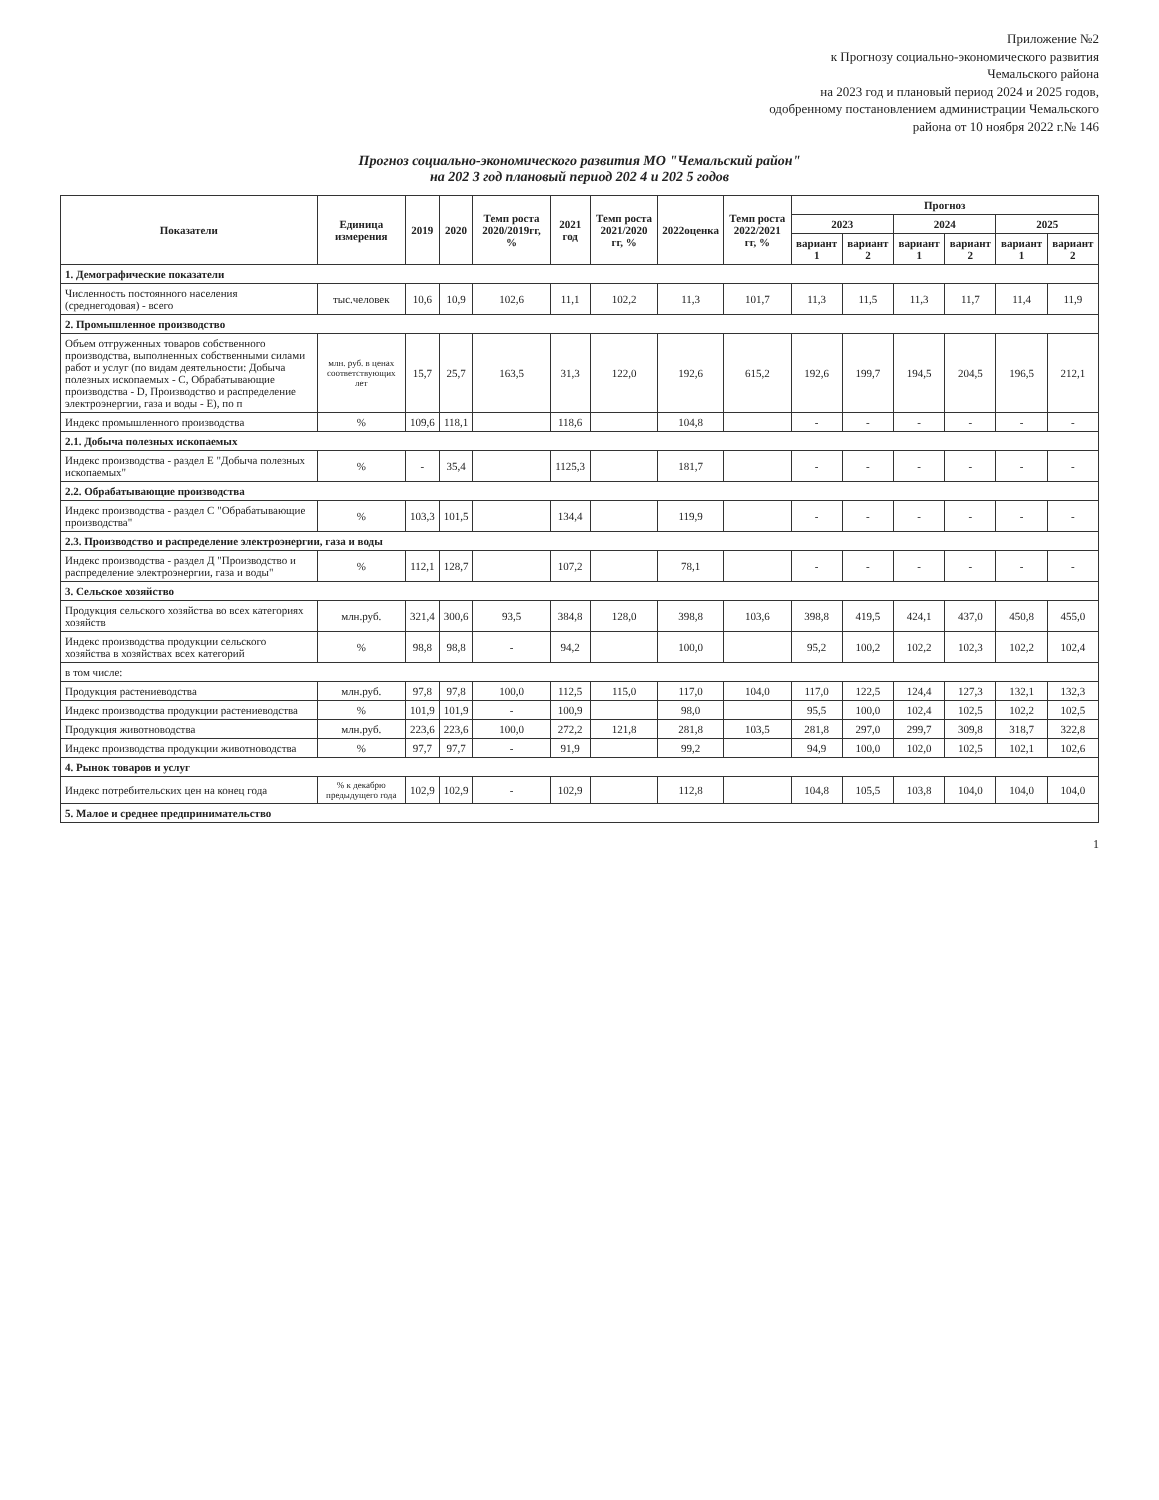Приложение №2
к Прогнозу социально-экономического развития
Чемальского района
на 2023 год и плановый период 2024 и 2025 годов,
одобренному постановлением администрации Чемальского
района от 10 ноября 2022 г.№ 146
Прогноз социально-экономического развития МО "Чемальский район"
на 202 3 год плановый период 202 4 и 202 5 годов
| Показатели | Единица измерения | 2019 | 2020 | Темп роста 2020/2019гг, % | 2021 год | Темп роста 2021/2020 гг, % | 2022оценка | Темп роста 2022/2021 гг, % | Прогноз | | | | | |
| --- | --- | --- | --- | --- | --- | --- | --- | --- | --- | --- | --- | --- | --- | --- |
| | | | | | | | | | 2023 | | 2024 | | 2025 | |
| | | | | | | | | | вариант 1 | вариант 2 | вариант 1 | вариант 2 | вариант 1 | вариант 2 |
| 1. Демографические показатели | | | | | | | | | | | | | | |
| Численность постоянного населения (среднегодовая) - всего | тыс.человек | 10,6 | 10,9 | 102,6 | 11,1 | 102,2 | 11,3 | 101,7 | 11,3 | 11,5 | 11,3 | 11,7 | 11,4 | 11,9 |
| 2. Промышленное производство | | | | | | | | | | | | | | |
| Объем отгруженных товаров собственного производства, выполненных собственными силами работ и услуг (по видам деятельности: Добыча полезных ископаемых - С, Обрабатывающие производства - D, Производство и распределение электроэнергии, газа и воды - Е), по п | млн. руб. в ценах соответствующих лет | 15,7 | 25,7 | 163,5 | 31,3 | 122,0 | 192,6 | 615,2 | 192,6 | 199,7 | 194,5 | 204,5 | 196,5 | 212,1 |
| Индекс промышленного производства | % | 109,6 | 118,1 | | 118,6 | | 104,8 | | - | - | - | - | - | - |
| 2.1. Добыча полезных ископаемых | | | | | | | | | | | | | | |
| Индекс производства - раздел Е "Добыча полезных ископаемых" | % | - | 35,4 | | 1125,3 | | 181,7 | | - | - | - | - | - | - |
| 2.2. Обрабатывающие производства | | | | | | | | | | | | | | |
| Индекс производства - раздел С "Обрабатывающие производства" | % | 103,3 | 101,5 | | 134,4 | | 119,9 | | - | - | - | - | - | - |
| 2.3. Производство и распределение электроэнергии, газа и воды | | | | | | | | | | | | | | |
| Индекс производства - раздел Д "Производство и распределение электроэнергии, газа и воды" | % | 112,1 | 128,7 | | 107,2 | | 78,1 | | - | - | - | - | - | - |
| 3. Сельское хозяйство | | | | | | | | | | | | | | |
| Продукция сельского хозяйства во всех категориях хозяйств | млн.руб. | 321,4 | 300,6 | 93,5 | 384,8 | 128,0 | 398,8 | 103,6 | 398,8 | 419,5 | 424,1 | 437,0 | 450,8 | 455,0 |
| Индекс производства продукции сельского хозяйства в хозяйствах всех категорий | % | 98,8 | 98,8 | - | 94,2 | | 100,0 | | 95,2 | 100,2 | 102,2 | 102,3 | 102,2 | 102,4 |
| в том числе: | | | | | | | | | | | | | | |
| Продукция растениеводства | млн.руб. | 97,8 | 97,8 | 100,0 | 112,5 | 115,0 | 117,0 | 104,0 | 117,0 | 122,5 | 124,4 | 127,3 | 132,1 | 132,3 |
| Индекс производства продукции растениеводства | % | 101,9 | 101,9 | - | 100,9 | | 98,0 | | 95,5 | 100,0 | 102,4 | 102,5 | 102,2 | 102,5 |
| Продукция животноводства | млн.руб. | 223,6 | 223,6 | 100,0 | 272,2 | 121,8 | 281,8 | 103,5 | 281,8 | 297,0 | 299,7 | 309,8 | 318,7 | 322,8 |
| Индекс производства продукции животноводства | % | 97,7 | 97,7 | - | 91,9 | | 99,2 | | 94,9 | 100,0 | 102,0 | 102,5 | 102,1 | 102,6 |
| 4. Рынок товаров и услуг | | | | | | | | | | | | | | |
| Индекс потребительских цен на конец года | % к декабрю предыдущего года | 102,9 | 102,9 | - | 102,9 | | 112,8 | | 104,8 | 105,5 | 103,8 | 104,0 | 104,0 | 104,0 |
| 5. Малое и среднее предпринимательство | | | | | | | | | | | | | | |
1